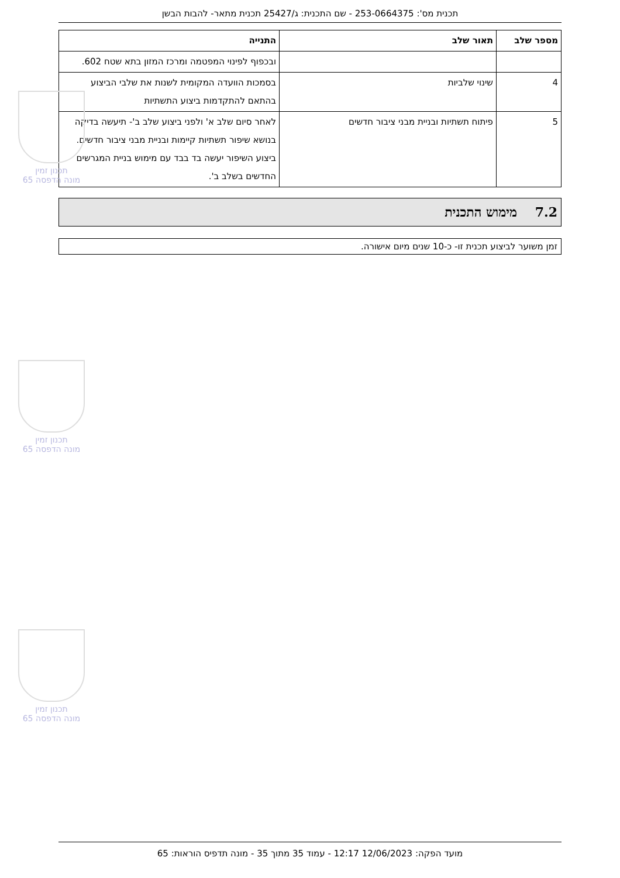תכנית מס': 253-0664375 - שם התכנית: ג/25427 תכנית מתאר- להבות הבשן
| מספר שלב | תאור שלב | התנייה |
| --- | --- | --- |
| | | ובכפוף לפינוי המפטמה ומרכז המזון בתא שטח 602. |
| 4 | שינוי שלביות | בסמכות הוועדה המקומית לשנות את שלבי הביצוע בהתאם להתקדמות ביצוע התשתיות |
| 5 | פיתוח תשתיות ובניית מבני ציבור חדשים | לאחר סיום שלב א' ולפני ביצוע שלב ב'- תיעשה בדיקה בנושא שיפור תשתיות קיימות ובניית מבני ציבור חדשים. ביצוע השיפור יעשה בד בבד עם מימוש בניית המגרשים החדשים בשלב ב'. |
7.2 מימוש התכנית
זמן משוער לביצוע תכנית זו- כ-10 שנים מיום אישורה.
תכנון זמין
מונה הדפסה 65
תכנון זמין
מונה הדפסה 65
תכנון זמין
מונה הדפסה 65
מועד הפקה: 12/06/2023 12:17 - עמוד 35 מתוך 35 - מונה תדפיס הוראות: 65